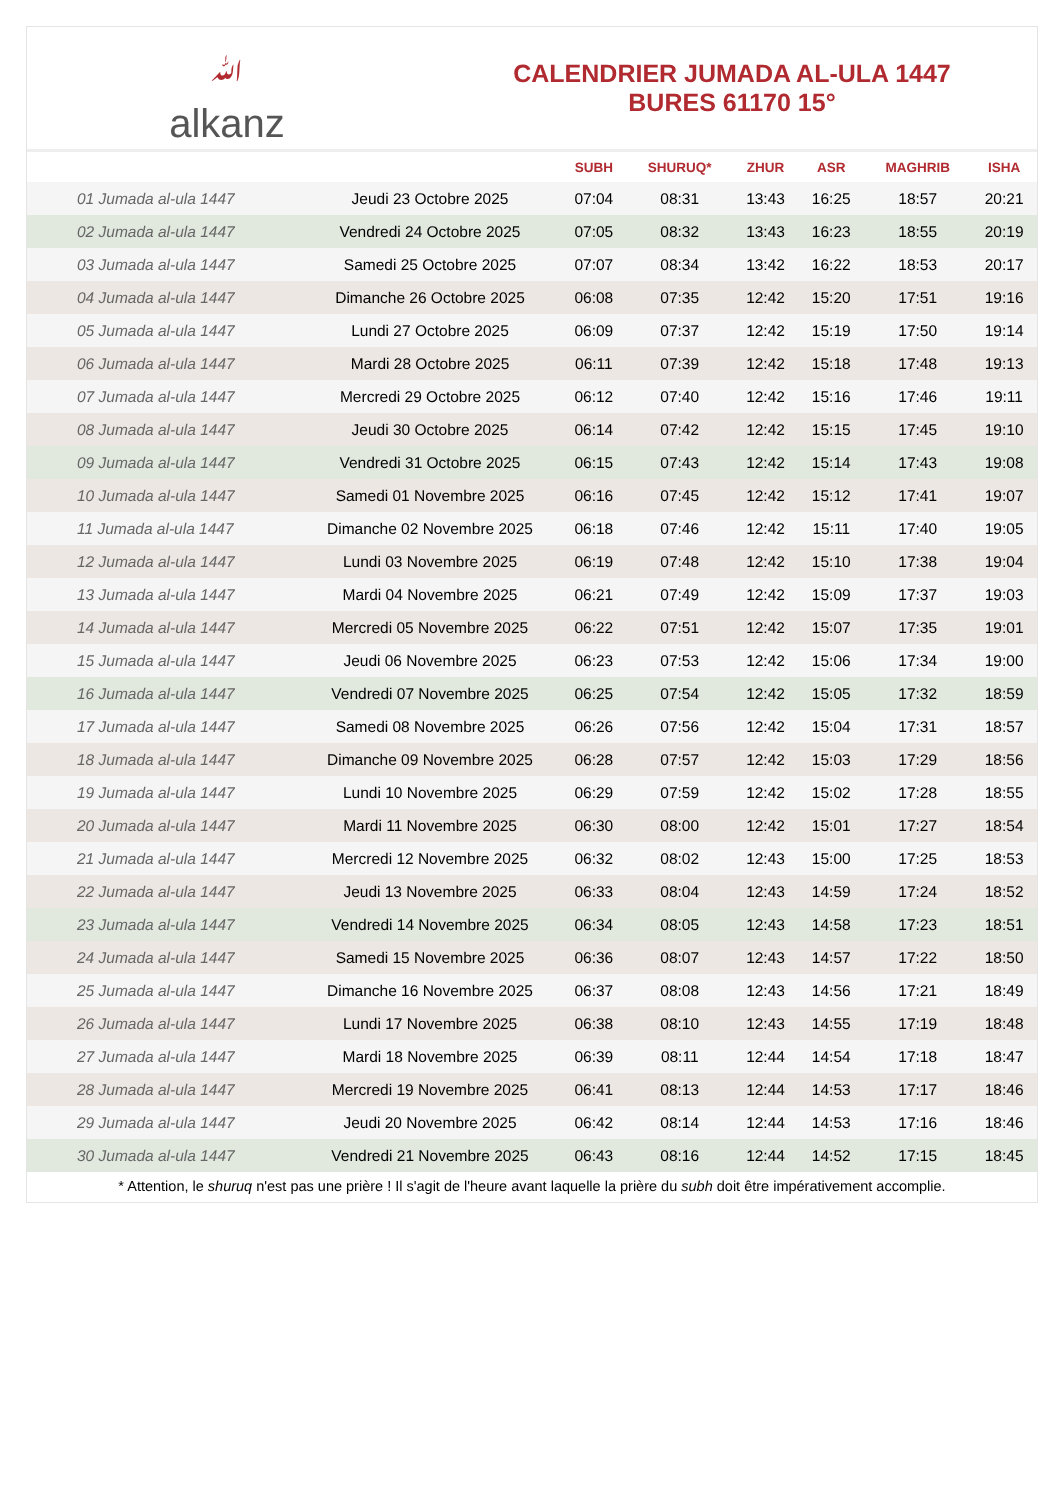ﷲalkanz
CALENDRIER JUMADA AL-ULA 1447
BURES 61170 15°
| | | SUBH | SHURUQ* | ZHUR | ASR | MAGHRIB | ISHA |
| --- | --- | --- | --- | --- | --- | --- | --- |
| 01 Jumada al-ula 1447 | Jeudi 23 Octobre 2025 | 07:04 | 08:31 | 13:43 | 16:25 | 18:57 | 20:21 |
| 02 Jumada al-ula 1447 | Vendredi 24 Octobre 2025 | 07:05 | 08:32 | 13:43 | 16:23 | 18:55 | 20:19 |
| 03 Jumada al-ula 1447 | Samedi 25 Octobre 2025 | 07:07 | 08:34 | 13:42 | 16:22 | 18:53 | 20:17 |
| 04 Jumada al-ula 1447 | Dimanche 26 Octobre 2025 | 06:08 | 07:35 | 12:42 | 15:20 | 17:51 | 19:16 |
| 05 Jumada al-ula 1447 | Lundi 27 Octobre 2025 | 06:09 | 07:37 | 12:42 | 15:19 | 17:50 | 19:14 |
| 06 Jumada al-ula 1447 | Mardi 28 Octobre 2025 | 06:11 | 07:39 | 12:42 | 15:18 | 17:48 | 19:13 |
| 07 Jumada al-ula 1447 | Mercredi 29 Octobre 2025 | 06:12 | 07:40 | 12:42 | 15:16 | 17:46 | 19:11 |
| 08 Jumada al-ula 1447 | Jeudi 30 Octobre 2025 | 06:14 | 07:42 | 12:42 | 15:15 | 17:45 | 19:10 |
| 09 Jumada al-ula 1447 | Vendredi 31 Octobre 2025 | 06:15 | 07:43 | 12:42 | 15:14 | 17:43 | 19:08 |
| 10 Jumada al-ula 1447 | Samedi 01 Novembre 2025 | 06:16 | 07:45 | 12:42 | 15:12 | 17:41 | 19:07 |
| 11 Jumada al-ula 1447 | Dimanche 02 Novembre 2025 | 06:18 | 07:46 | 12:42 | 15:11 | 17:40 | 19:05 |
| 12 Jumada al-ula 1447 | Lundi 03 Novembre 2025 | 06:19 | 07:48 | 12:42 | 15:10 | 17:38 | 19:04 |
| 13 Jumada al-ula 1447 | Mardi 04 Novembre 2025 | 06:21 | 07:49 | 12:42 | 15:09 | 17:37 | 19:03 |
| 14 Jumada al-ula 1447 | Mercredi 05 Novembre 2025 | 06:22 | 07:51 | 12:42 | 15:07 | 17:35 | 19:01 |
| 15 Jumada al-ula 1447 | Jeudi 06 Novembre 2025 | 06:23 | 07:53 | 12:42 | 15:06 | 17:34 | 19:00 |
| 16 Jumada al-ula 1447 | Vendredi 07 Novembre 2025 | 06:25 | 07:54 | 12:42 | 15:05 | 17:32 | 18:59 |
| 17 Jumada al-ula 1447 | Samedi 08 Novembre 2025 | 06:26 | 07:56 | 12:42 | 15:04 | 17:31 | 18:57 |
| 18 Jumada al-ula 1447 | Dimanche 09 Novembre 2025 | 06:28 | 07:57 | 12:42 | 15:03 | 17:29 | 18:56 |
| 19 Jumada al-ula 1447 | Lundi 10 Novembre 2025 | 06:29 | 07:59 | 12:42 | 15:02 | 17:28 | 18:55 |
| 20 Jumada al-ula 1447 | Mardi 11 Novembre 2025 | 06:30 | 08:00 | 12:42 | 15:01 | 17:27 | 18:54 |
| 21 Jumada al-ula 1447 | Mercredi 12 Novembre 2025 | 06:32 | 08:02 | 12:43 | 15:00 | 17:25 | 18:53 |
| 22 Jumada al-ula 1447 | Jeudi 13 Novembre 2025 | 06:33 | 08:04 | 12:43 | 14:59 | 17:24 | 18:52 |
| 23 Jumada al-ula 1447 | Vendredi 14 Novembre 2025 | 06:34 | 08:05 | 12:43 | 14:58 | 17:23 | 18:51 |
| 24 Jumada al-ula 1447 | Samedi 15 Novembre 2025 | 06:36 | 08:07 | 12:43 | 14:57 | 17:22 | 18:50 |
| 25 Jumada al-ula 1447 | Dimanche 16 Novembre 2025 | 06:37 | 08:08 | 12:43 | 14:56 | 17:21 | 18:49 |
| 26 Jumada al-ula 1447 | Lundi 17 Novembre 2025 | 06:38 | 08:10 | 12:43 | 14:55 | 17:19 | 18:48 |
| 27 Jumada al-ula 1447 | Mardi 18 Novembre 2025 | 06:39 | 08:11 | 12:44 | 14:54 | 17:18 | 18:47 |
| 28 Jumada al-ula 1447 | Mercredi 19 Novembre 2025 | 06:41 | 08:13 | 12:44 | 14:53 | 17:17 | 18:46 |
| 29 Jumada al-ula 1447 | Jeudi 20 Novembre 2025 | 06:42 | 08:14 | 12:44 | 14:53 | 17:16 | 18:46 |
| 30 Jumada al-ula 1447 | Vendredi 21 Novembre 2025 | 06:43 | 08:16 | 12:44 | 14:52 | 17:15 | 18:45 |
* Attention, le shuruq n'est pas une prière ! Il s'agit de l'heure avant laquelle la prière du subh doit être impérativement accomplie.